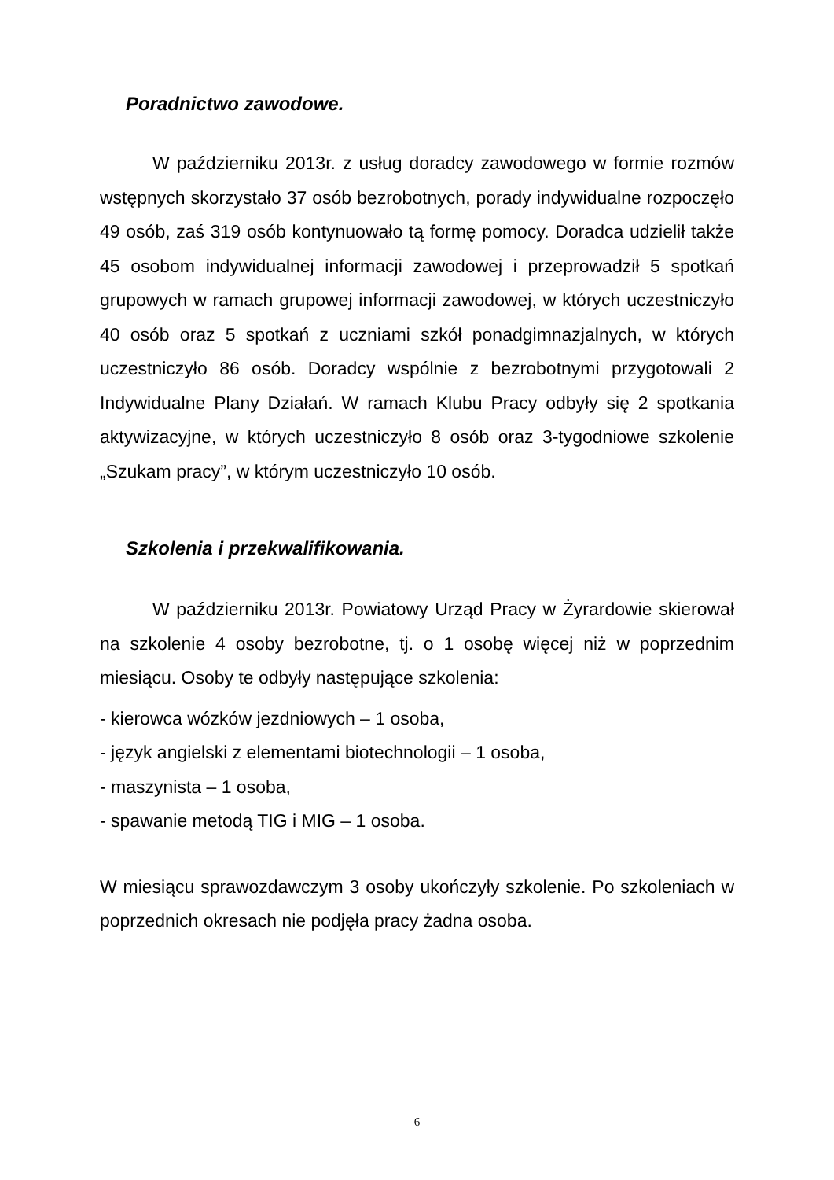Poradnictwo zawodowe.
W październiku 2013r. z usług doradcy zawodowego w formie rozmów wstępnych skorzystało 37 osób bezrobotnych, porady indywidualne rozpoczęło 49 osób, zaś 319 osób kontynuowało tą formę pomocy. Doradca udzielił także 45 osobom indywidualnej informacji zawodowej i przeprowadził 5 spotkań grupowych w ramach grupowej informacji zawodowej, w których uczestniczyło 40 osób oraz 5 spotkań z uczniami szkół ponadgimnazjalnych, w których uczestniczyło 86 osób. Doradcy wspólnie z bezrobotnymi przygotowali 2 Indywidualne Plany Działań. W ramach Klubu Pracy odbyły się 2 spotkania aktywizacyjne, w których uczestniczyło 8 osób oraz 3-tygodniowe szkolenie „Szukam pracy”, w którym uczestniczyło 10 osób.
Szkolenia i przekwalifikowania.
W październiku 2013r. Powiatowy Urząd Pracy w Żyrardowie skierował na szkolenie 4 osoby bezrobotne, tj. o 1 osobę więcej niż w poprzednim miesiącu. Osoby te odbyły następujące szkolenia:
- kierowca wózków jezdniowych – 1 osoba,
- język angielski z elementami biotechnologii – 1 osoba,
- maszynista – 1 osoba,
- spawanie metodą TIG i MIG – 1 osoba.
W miesiącu sprawozdawczym 3 osoby ukończyły szkolenie. Po szkoleniach w poprzednich okresach nie podjęła pracy żadna osoba.
6